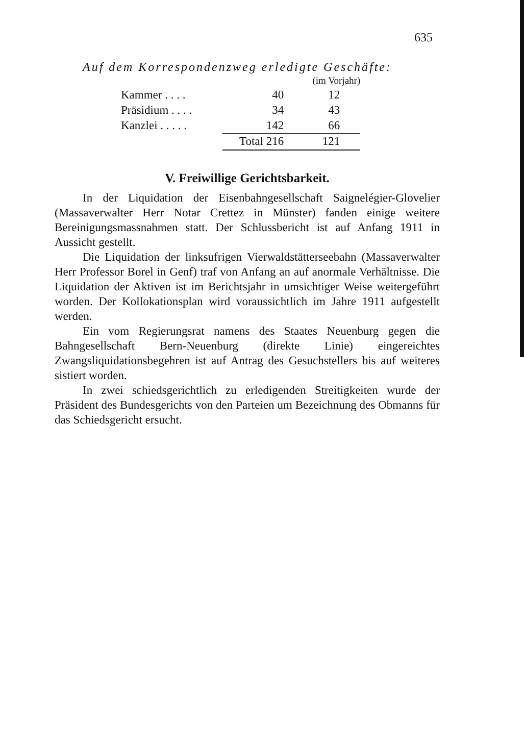635
Auf dem Korrespondenzweg erledigte Geschäfte:
| | | | (im Vorjahr) |
| Kammer . . . . | | 40 | 12 |
| Präsidium . . . . | | 34 | 43 |
| Kanzlei . . . . . | | 142 | 66 |
| | | Total 216 | 121 |
V. Freiwillige Gerichtsbarkeit.
In der Liquidation der Eisenbahngesellschaft Saignelégier-Glovelier (Massaverwalter Herr Notar Crettez in Münster) fanden einige weitere Bereinigungsmassnahmen statt. Der Schlussbericht ist auf Anfang 1911 in Aussicht gestellt.
Die Liquidation der linksufrigen Vierwaldstätterseebahn (Massaverwalter Herr Professor Borel in Genf) traf von Anfang an auf anormale Verhältnisse. Die Liquidation der Aktiven ist im Berichtsjahr in umsichtiger Weise weitergeführt worden. Der Kollokationsplan wird voraussichtlich im Jahre 1911 aufgestellt werden.
Ein vom Regierungsrat namens des Staates Neuenburg gegen die Bahngesellschaft Bern-Neuenburg (direkte Linie) eingereichtes Zwangsliquidationsbegehren ist auf Antrag des Gesuchstellers bis auf weiteres sistiert worden.
In zwei schiedsgerichtlich zu erledigenden Streitigkeiten wurde der Präsident des Bundesgerichts von den Parteien um Bezeichnung des Obmanns für das Schiedsgericht ersucht.